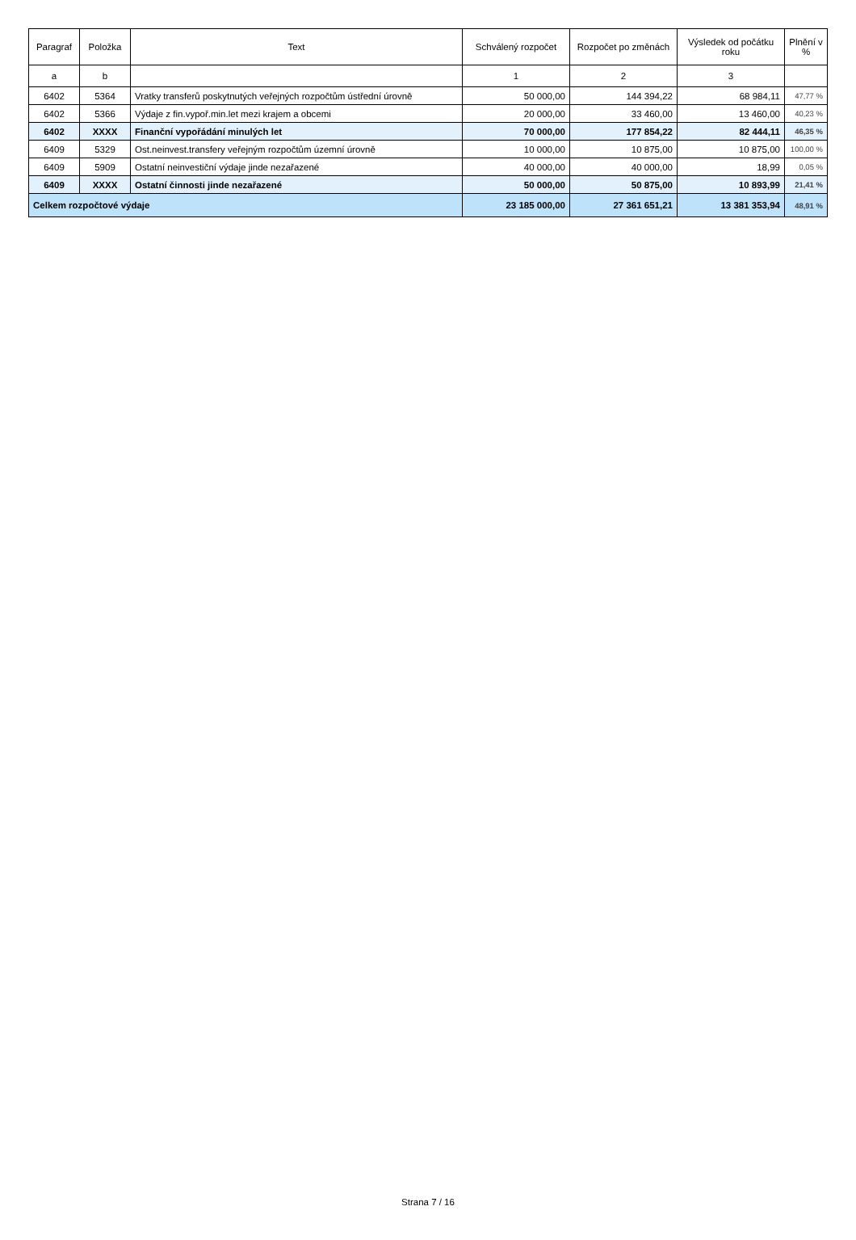| Paragraf | Položka | Text | Schválený rozpočet | Rozpočet po změnách | Výsledek od počátku roku | Plnění v % |
| --- | --- | --- | --- | --- | --- | --- |
| a | b | | 1 | 2 | 3 | |
| 6402 | 5364 | Vratky transferů poskytnutých veřejných rozpočtům ústřední úrovně | 50 000,00 | 144 394,22 | 68 984,11 | 47,77 % |
| 6402 | 5366 | Výdaje z fin.vypoř.min.let mezi krajem a obcemi | 20 000,00 | 33 460,00 | 13 460,00 | 40,23 % |
| 6402 | XXXX | Finanční vypořádání minulých let | 70 000,00 | 177 854,22 | 82 444,11 | 46,35 % |
| 6409 | 5329 | Ost.neinvest.transfery veřejným rozpočtům územní úrovně | 10 000,00 | 10 875,00 | 10 875,00 | 100,00 % |
| 6409 | 5909 | Ostatní neinvestiční výdaje jinde nezařazené | 40 000,00 | 40 000,00 | 18,99 | 0,05 % |
| 6409 | XXXX | Ostatní činnosti jinde nezařazené | 50 000,00 | 50 875,00 | 10 893,99 | 21,41 % |
| Celkem rozpočtové výdaje | | | 23 185 000,00 | 27 361 651,21 | 13 381 353,94 | 48,91 % |
Strana 7 / 16